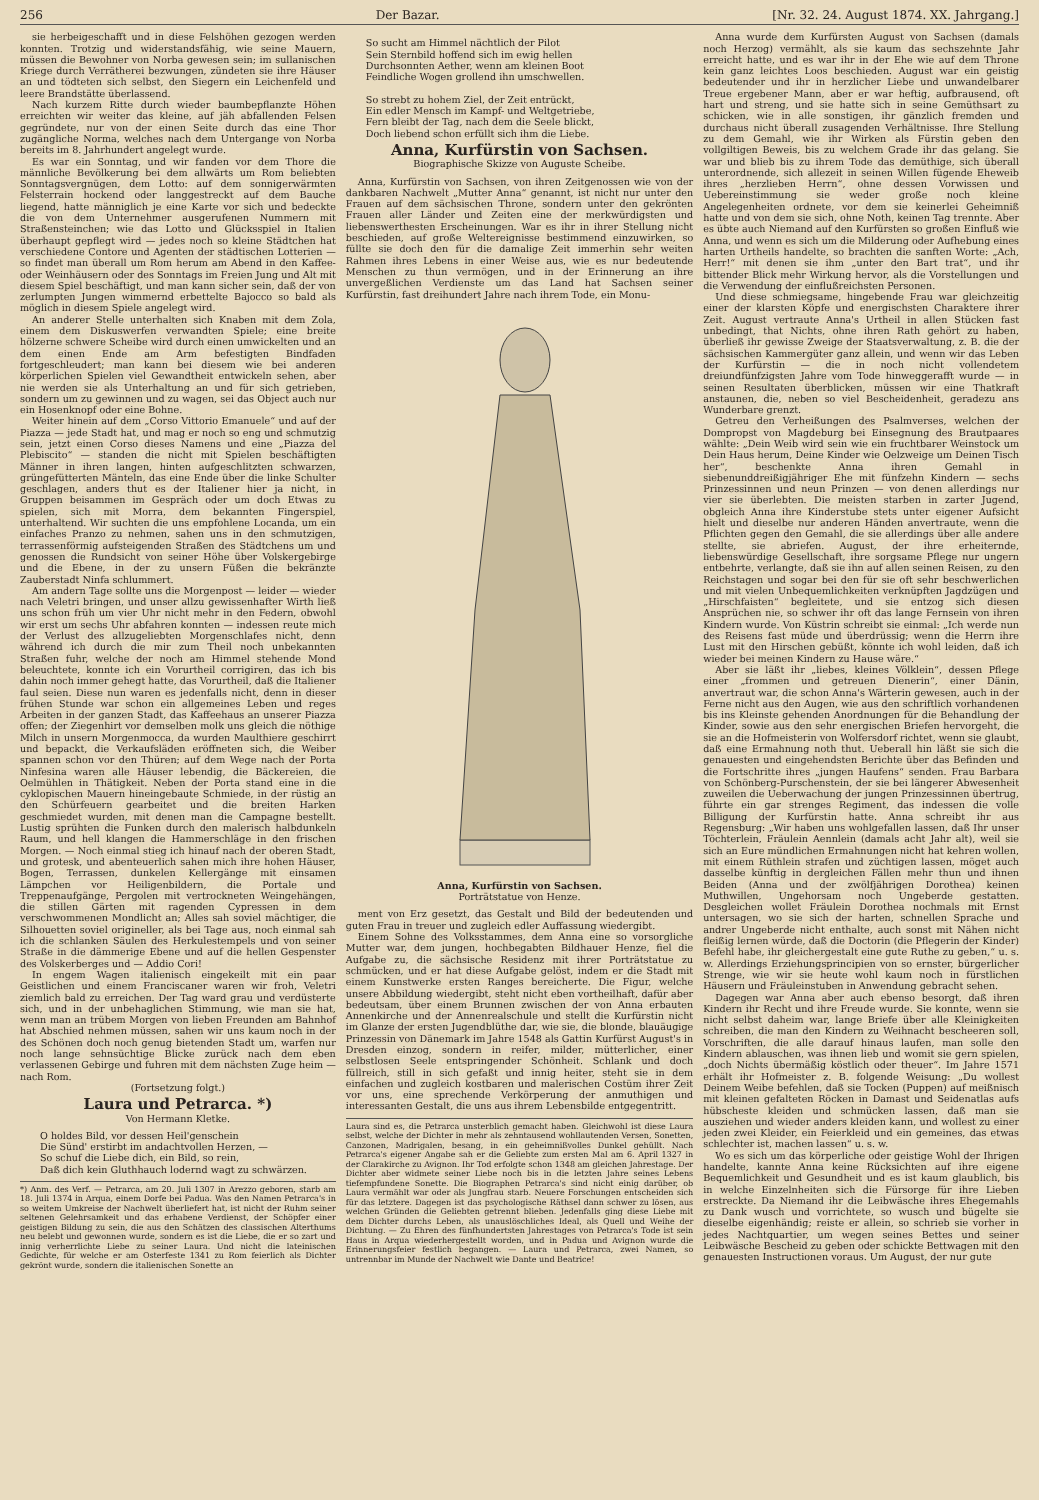256 Der Bazar. [Nr. 32. 24. August 1874. XX. Jahrgang.]
sie herbeigeschafft und in diese Felshöhen gezogen werden konnten. Trotzig und widerstandsfähig, wie seine Mauern, müssen die Bewohner von Norba gewesen sein; im sullanischen Kriege durch Verrätherei bezwungen, zündeten sie ihre Häuser an und tödteten sich selbst, den Siegern ein Leichenfeld und leere Brandstätte überlassend.
Nach kurzem Ritte durch wieder baumbepflanzte Höhen erreichten wir weiter das kleine, auf jäh abfallenden Felsen gegründete, nur von der einen Seite durch das eine Thor zugängliche Norma, welches nach dem Untergange von Norba bereits im 8. Jahrhundert angelegt wurde.
Es war ein Sonntag, und wir fanden vor dem Thore die männliche Bevölkerung bei dem allwärts um Rom beliebten Sonntagsvergnügen, dem Lotto: auf dem sonnigerwärmten Felsterrain hockend oder langgestreckt auf dem Bauche liegend, hatte männiglich je eine Karte vor sich und bedeckte die von dem Unternehmer ausgerufenen Nummern mit Straßensteinchen; wie das Lotto und Glücksspiel in Italien überhaupt gepflegt wird — jedes noch so kleine Städtchen hat verschiedene Contore und Agenten der städtischen Lotterien — so findet man überall um Rom herum am Abend in den Kaffee- oder Weinhäusern oder des Sonntags im Freien Jung und Alt mit diesem Spiel beschäftigt, und man kann sicher sein, daß der von zerlumpten Jungen wimmernd erbettelte Bajocco so bald als möglich in diesem Spiele angelegt wird.
An anderer Stelle unterhalten sich Knaben mit dem Zola, einem dem Diskuswerfen verwandten Spiele; eine breite hölzerne schwere Scheibe wird durch einen umwickelten und an dem einen Ende am Arm befestigten Bindfaden fortgeschleudert; man kann bei diesem wie bei anderen körperlichen Spielen viel Gewandtheit entwickeln sehen, aber nie werden sie als Unterhaltung an und für sich getrieben, sondern um zu gewinnen und zu wagen, sei das Object auch nur ein Hosenknopf oder eine Bohne.
Weiter hinein auf dem „Corso Vittorio Emanuele“ und auf der Piazza — jede Stadt hat, und mag er noch so eng und schmutzig sein, jetzt einen Corso dieses Namens und eine „Piazza del Plebiscito“ — standen die nicht mit Spielen beschäftigten Männer in ihren langen, hinten aufgeschlitzten schwarzen, grüngefütterten Mänteln, das eine Ende über die linke Schulter geschlagen, anders thut es der Italiener hier ja nicht, in Gruppen beisammen im Gespräch oder um doch Etwas zu spielen, sich mit Morra, dem bekannten Fingerspiel, unterhaltend. Wir suchten die uns empfohlene Locanda, um ein einfaches Pranzo zu nehmen, sahen uns in den schmutzigen, terrassenförmig aufsteigenden Straßen des Städtchens um und genossen die Rundsicht von seiner Höhe über Volskergebirge und die Ebene, in der zu unsern Füßen die bekränzte Zauberstadt Ninfa schlummert.
Am andern Tage sollte uns die Morgenpost — leider — wieder nach Veletri bringen, und unser allzu gewissenhafter Wirth ließ uns schon früh um vier Uhr nicht mehr in den Federn, obwohl wir erst um sechs Uhr abfahren konnten — indessen reute mich der Verlust des allzugeliebten Morgenschlafes nicht, denn während ich durch die mir zum Theil noch unbekannten Straßen fuhr, welche der noch am Himmel stehende Mond beleuchtete, konnte ich ein Vorurtheil corrigiren, das ich bis dahin noch immer gehegt hatte, das Vorurtheil, daß die Italiener faul seien. Diese nun waren es jedenfalls nicht, denn in dieser frühen Stunde war schon ein allgemeines Leben und reges Arbeiten in der ganzen Stadt, das Kaffeehaus an unserer Piazza offen; der Ziegenhirt vor demselben molk uns gleich die nöthige Milch in unsern Morgenmocca, da wurden Maulthiere geschirrt und bepackt, die Verkaufsläden eröffneten sich, die Weiber spannen schon vor den Thüren; auf dem Wege nach der Porta Ninfesina waren alle Häuser lebendig, die Bäckereien, die Oelmühlen in Thätigkeit. Neben der Porta stand eine in die cyklopischen Mauern hineingebaute Schmiede, in der rüstig an den Schürfeuern gearbeitet und die breiten Harken geschmiedet wurden, mit denen man die Campagne bestellt. Lustig sprühten die Funken durch den malerisch halbdunkeln Raum, und hell klangen die Hammerschläge in den frischen Morgen. — Noch einmal stieg ich hinauf nach der oberen Stadt, und grotesk, und abenteuerlich sahen mich ihre hohen Häuser, Bogen, Terrassen, dunkelen Kellergänge mit einsamen Lämpchen vor Heiligenbildern, die Portale und Treppenaufgänge, Pergolen mit vertrockneten Weingehängen, die stillen Gärten mit ragenden Cypressen in dem verschwommenen Mondlicht an; Alles sah soviel mächtiger, die Silhouetten soviel origineller, als bei Tage aus, noch einmal sah ich die schlanken Säulen des Herkulestempels und von seiner Straße in die dämmerige Ebene und auf die hellen Gespenster des Volskerberges und — Addio Cori!
In engem Wagen italienisch eingekeilt mit ein paar Geistlichen und einem Franciscaner waren wir froh, Veletri ziemlich bald zu erreichen. Der Tag ward grau und verdüsterte sich, und in der unbehaglichen Stimmung, wie man sie hat, wenn man an trübem Morgen von lieben Freunden am Bahnhof hat Abschied nehmen müssen, sahen wir uns kaum noch in der des Schönen doch noch genug bietenden Stadt um, warfen nur noch lange sehnsüchtige Blicke zurück nach dem eben verlassenen Gebirge und fuhren mit dem nächsten Zuge heim — nach Rom.
(Fortsetzung folgt.)
Laura und Petrarca. *)
Von Hermann Kletke.
O holdes Bild, vor dessen Heil'genschein
Die Sünd' erstirbt im andachtvollen Herzen, —
So schuf die Liebe dich, ein Bild, so rein,
Daß dich kein Gluthhauch lodernd wagt zu schwärzen.
*) Anm. des Verf. — Petrarca, am 20. Juli 1307 in Arezzo geboren, starb am 18. Juli 1374 in Arqua, einem Dorfe bei Padua. Was den Namen Petrarca's in so weitem Umkreise der Nachwelt überliefert hat, ist nicht der Ruhm seiner seltenen Gelehrsamkeit und das erhabene Verdienst, der Schöpfer einer geistigen Bildung zu sein, die aus den Schätzen des classischen Alterthums neu belebt und gewonnen wurde, sondern es ist die Liebe, die er so zart und innig verherrlichte Liebe zu seiner Laura. Und nicht die lateinischen Gedichte, für welche er am Osterfeste 1341 zu Rom feierlich als Dichter gekrönt wurde, sondern die italienischen Sonette an
So sucht am Himmel nächtlich der Pilot
Sein Sternbild hoffend sich im ewig hellen
Durchsonnten Aether, wenn am kleinen Boot
Feindliche Wogen grollend ihn umschwellen.
So strebt zu hohem Ziel, der Zeit entrückt,
Ein edler Mensch im Kampf- und Weltgetriebe,
Fern bleibt der Tag, nach dem die Seele blickt,
Doch liebend schon erfüllt sich ihm die Liebe.
Anna, Kurfürstin von Sachsen.
Biographische Skizze von Auguste Scheibe.
Anna, Kurfürstin von Sachsen, von ihren Zeitgenossen wie von der dankbaren Nachwelt „Mutter Anna“ genannt, ist nicht nur unter den Frauen auf dem sächsischen Throne, sondern unter den gekrönten Frauen aller Länder und Zeiten eine der merkwürdigsten und liebenswerthesten Erscheinungen. War es ihr in ihrer Stellung nicht beschieden, auf große Weltereignisse bestimmend einzuwirken, so füllte sie doch den für die damalige Zeit immerhin sehr weiten Rahmen ihres Lebens in einer Weise aus, wie es nur bedeutende Menschen zu thun vermögen, und in der Erinnerung an ihre unvergeßlichen Verdienste um das Land hat Sachsen seiner Kurfürstin, fast dreihundert Jahre nach ihrem Tode, ein Monu-
Anna, Kurfürstin von Sachsen.
Porträtstatue von Henze.
ment von Erz gesetzt, das Gestalt und Bild der bedeutenden und guten Frau in treuer und zugleich edler Auffassung wiedergibt.
Einem Sohne des Volksstammes, dem Anna eine so vorsorgliche Mutter war, dem jungen, hochbegabten Bildhauer Henze, fiel die Aufgabe zu, die sächsische Residenz mit ihrer Porträtstatue zu schmücken, und er hat diese Aufgabe gelöst, indem er die Stadt mit einem Kunstwerke ersten Ranges bereicherte. Die Figur, welche unsere Abbildung wiedergibt, steht nicht eben vortheilhaft, dafür aber bedeutsam, über einem Brunnen zwischen der von Anna erbauten Annenkirche und der Annenrealschule und stellt die Kurfürstin nicht im Glanze der ersten Jugendblüthe dar, wie sie, die blonde, blauäugige Prinzessin von Dänemark im Jahre 1548 als Gattin Kurfürst August's in Dresden einzog, sondern in reifer, milder, mütterlicher, einer selbstlosen Seele entspringender Schönheit. Schlank und doch füllreich, still in sich gefaßt und innig heiter, steht sie in dem einfachen und zugleich kostbaren und malerischen Costüm ihrer Zeit vor uns, eine sprechende Verkörperung der anmuthigen und interessanten Gestalt, die uns aus ihrem Lebensbilde entgegentritt.
Laura sind es, die Petrarca unsterblich gemacht haben. Gleichwohl ist diese Laura selbst, welche der Dichter in mehr als zehntausend wohllautenden Versen, Sonetten, Canzonen, Madrigalen, besang, in ein geheimnißvolles Dunkel gehüllt. Nach Petrarca's eigener Angabe sah er die Geliebte zum ersten Mal am 6. April 1327 in der Clarakirche zu Avignon. Ihr Tod erfolgte schon 1348 am gleichen Jahrestage. Der Dichter aber widmete seiner Liebe noch bis in die letzten Jahre seines Lebens tiefempfundene Sonette. Die Biographen Petrarca's sind nicht einig darüber, ob Laura vermählt war oder als Jungfrau starb. Neuere Forschungen entscheiden sich für das letztere. Dagegen ist das psychologische Räthsel dann schwer zu lösen, aus welchen Gründen die Geliebten getrennt blieben. Jedenfalls ging diese Liebe mit dem Dichter durchs Leben, als unauslöschliches Ideal, als Quell und Weihe der Dichtung. — Zu Ehren des fünfhundertsten Jahrestages von Petrarca's Tode ist sein Haus in Arqua wiederhergestellt worden, und in Padua und Avignon wurde die Erinnerungsfeier festlich begangen. — Laura und Petrarca, zwei Namen, so untrennbar im Munde der Nachwelt wie Dante und Beatrice!
Anna wurde dem Kurfürsten August von Sachsen (damals noch Herzog) vermählt, als sie kaum das sechszehnte Jahr erreicht hatte, und es war ihr in der Ehe wie auf dem Throne kein ganz leichtes Loos beschieden. August war ein geistig bedeutender und ihr in herzlicher Liebe und unwandelbarer Treue ergebener Mann, aber er war heftig, aufbrausend, oft hart und streng, und sie hatte sich in seine Gemüthsart zu schicken, wie in alle sonstigen, ihr gänzlich fremden und durchaus nicht überall zusagenden Verhältnisse. Ihre Stellung zu dem Gemahl, wie ihr Wirken als Fürstin geben den vollgiltigen Beweis, bis zu welchem Grade ihr das gelang. Sie war und blieb bis zu ihrem Tode das demüthige, sich überall unterordnende, sich allezeit in seinen Willen fügende Eheweib ihres „herzlieben Herrn“, ohne dessen Vorwissen und Uebereinstimmung sie weder große noch kleine Angelegenheiten ordnete, vor dem sie keinerlei Geheimniß hatte und von dem sie sich, ohne Noth, keinen Tag trennte. Aber es übte auch Niemand auf den Kurfürsten so großen Einfluß wie Anna, und wenn es sich um die Milderung oder Aufhebung eines harten Urtheils handelte, so brachten die sanften Worte: „Ach, Herr!“ mit denen sie ihm „unter den Bart trat“, und ihr bittender Blick mehr Wirkung hervor, als die Vorstellungen und die Verwendung der einflußreichsten Personen.
Und diese schmiegsame, hingebende Frau war gleichzeitig einer der klarsten Köpfe und energischsten Charaktere ihrer Zeit. August vertraute Anna's Urtheil in allen Stücken fast unbedingt, that Nichts, ohne ihren Rath gehört zu haben, überließ ihr gewisse Zweige der Staatsverwaltung, z. B. die der sächsischen Kammergüter ganz allein, und wenn wir das Leben der Kurfürstin — die in noch nicht vollendetem dreiundfünfzigsten Jahre vom Tode hinweggerafft wurde — in seinen Resultaten überblicken, müssen wir eine Thatkraft anstaunen, die, neben so viel Bescheidenheit, geradezu ans Wunderbare grenzt.
Getreu den Verheißungen des Psalmverses, welchen der Dompropst von Magdeburg bei Einsegnung des Brautpaares wählte: „Dein Weib wird sein wie ein fruchtbarer Weinstock um Dein Haus herum, Deine Kinder wie Oelzweige um Deinen Tisch her“, beschenkte Anna ihren Gemahl in siebenunddreißigjähriger Ehe mit fünfzehn Kindern — sechs Prinzessinnen und neun Prinzen — von denen allerdings nur vier sie überlebten. Die meisten starben in zarter Jugend, obgleich Anna ihre Kinderstube stets unter eigener Aufsicht hielt und dieselbe nur anderen Händen anvertraute, wenn die Pflichten gegen den Gemahl, die sie allerdings über alle andere stellte, sie abriefen. August, der ihre erheiternde, liebenswürdige Gesellschaft, ihre sorgsame Pflege nur ungern entbehrte, verlangte, daß sie ihn auf allen seinen Reisen, zu den Reichstagen und sogar bei den für sie oft sehr beschwerlichen und mit vielen Unbequemlichkeiten verknüpften Jagdzügen und „Hirschfaisten“ begleitete, und sie entzog sich diesen Ansprüchen nie, so schwer ihr oft das lange Fernsein von ihren Kindern wurde. Von Küstrin schreibt sie einmal: „Ich werde nun des Reisens fast müde und überdrüssig; wenn die Herrn ihre Lust mit den Hirschen gebüßt, könnte ich wohl leiden, daß ich wieder bei meinen Kindern zu Hause wäre.“
Aber sie läßt ihr „liebes, kleines Völklein“, dessen Pflege einer „frommen und getreuen Dienerin“, einer Dänin, anvertraut war, die schon Anna's Wärterin gewesen, auch in der Ferne nicht aus den Augen, wie aus den schriftlich vorhandenen bis ins Kleinste gehenden Anordnungen für die Behandlung der Kinder, sowie aus den sehr energischen Briefen hervorgeht, die sie an die Hofmeisterin von Wolfersdorf richtet, wenn sie glaubt, daß eine Ermahnung noth thut. Ueberall hin läßt sie sich die genauesten und eingehendsten Berichte über das Befinden und die Fortschritte ihres „jungen Haufens“ senden. Frau Barbara von Schönberg-Purschenstein, der sie bei längerer Abwesenheit zuweilen die Ueberwachung der jungen Prinzessinnen übertrug, führte ein gar strenges Regiment, das indessen die volle Billigung der Kurfürstin hatte. Anna schreibt ihr aus Regensburg: „Wir haben uns wohlgefallen lassen, daß Ihr unser Töchterlein, Fräulein Aennlein (damals acht Jahr alt), weil sie sich an Eure mündlichen Ermahnungen nicht hat kehren wollen, mit einem Rüthlein strafen und züchtigen lassen, möget auch dasselbe künftig in dergleichen Fällen mehr thun und ihnen Beiden (Anna und der zwölfjährigen Dorothea) keinen Muthwillen, Ungehorsam noch Ungeberde gestatten. Desgleichen wollet Fräulein Dorothea nochmals mit Ernst untersagen, wo sie sich der harten, schnellen Sprache und andrer Ungeberde nicht enthalte, auch sonst mit Nähen nicht fleißig lernen würde, daß die Doctorin (die Pflegerin der Kinder) Befehl habe, ihr gleichergestalt eine gute Ruthe zu geben,“ u. s. w. Allerdings Erziehungsprincipien von so ernster, bürgerlicher Strenge, wie wir sie heute wohl kaum noch in fürstlichen Häusern und Fräuleinstuben in Anwendung gebracht sehen.
Dagegen war Anna aber auch ebenso besorgt, daß ihren Kindern ihr Recht und ihre Freude wurde. Sie konnte, wenn sie nicht selbst daheim war, lange Briefe über alle Kleinigkeiten schreiben, die man den Kindern zu Weihnacht bescheeren soll, Vorschriften, die alle darauf hinaus laufen, man solle den Kindern ablauschen, was ihnen lieb und womit sie gern spielen, „doch Nichts übermäßig köstlich oder theuer“. Im Jahre 1571 erhält ihr Hofmeister z. B. folgende Weisung: „Du wollest Deinem Weibe befehlen, daß sie Tocken (Puppen) auf meißnisch mit kleinen gefalteten Röcken in Damast und Seidenatlas aufs hübscheste kleiden und schmücken lassen, daß man sie ausziehen und wieder anders kleiden kann, und wollest zu einer jeden zwei Kleider, ein Feierkleid und ein gemeines, das etwas schlechter ist, machen lassen“ u. s. w.
Wo es sich um das körperliche oder geistige Wohl der Ihrigen handelte, kannte Anna keine Rücksichten auf ihre eigene Bequemlichkeit und Gesundheit und es ist kaum glaublich, bis in welche Einzelnheiten sich die Fürsorge für ihre Lieben erstreckte. Da Niemand ihr die Leibwäsche ihres Ehegemahls zu Dank wusch und vorrichtete, so wusch und bügelte sie dieselbe eigenhändig; reiste er allein, so schrieb sie vorher in jedes Nachtquartier, um wegen seines Bettes und seiner Leibwäsche Bescheid zu geben oder schickte Bettwagen mit den genauesten Instructionen voraus. Um August, der nur gute